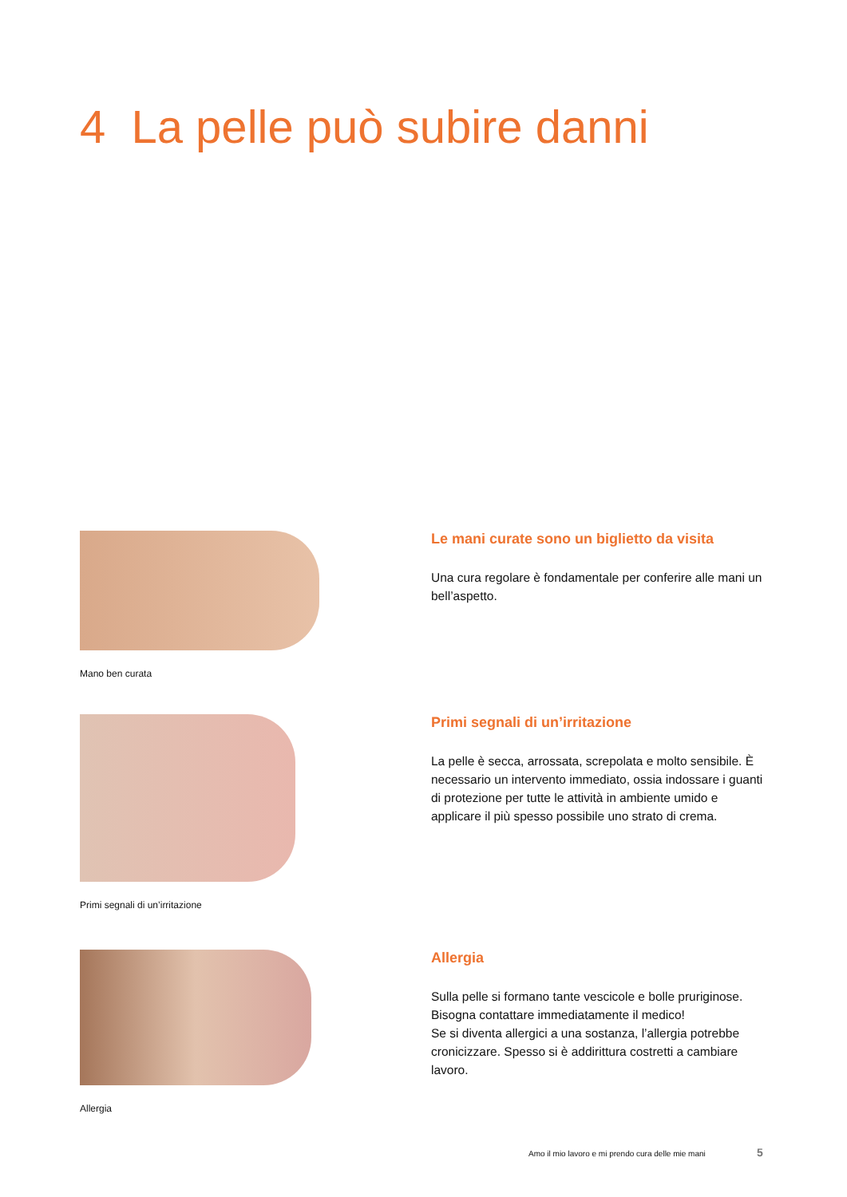4 La pelle può subire danni
Mano ben curata
Le mani curate sono un biglietto da visita
Una cura regolare è fondamentale per conferire alle mani un bell’aspetto.
Primi segnali di un’irritazione
Primi segnali di un’irritazione
La pelle è secca, arrossata, screpolata e molto sensibile. È necessario un intervento immediato, ossia indossare i guanti di protezione per tutte le attività in ambiente umido e applicare il più spesso possibile uno strato di crema.
Allergia
Allergia
Sulla pelle si formano tante vescicole e bolle pruriginose. Bisogna contattare immediatamente il medico!
Se si diventa allergici a una sostanza, l’allergia potrebbe cronicizzare. Spesso si è addirittura costretti a cambiare lavoro.
Amo il mio lavoro e mi prendo cura delle mie mani
5